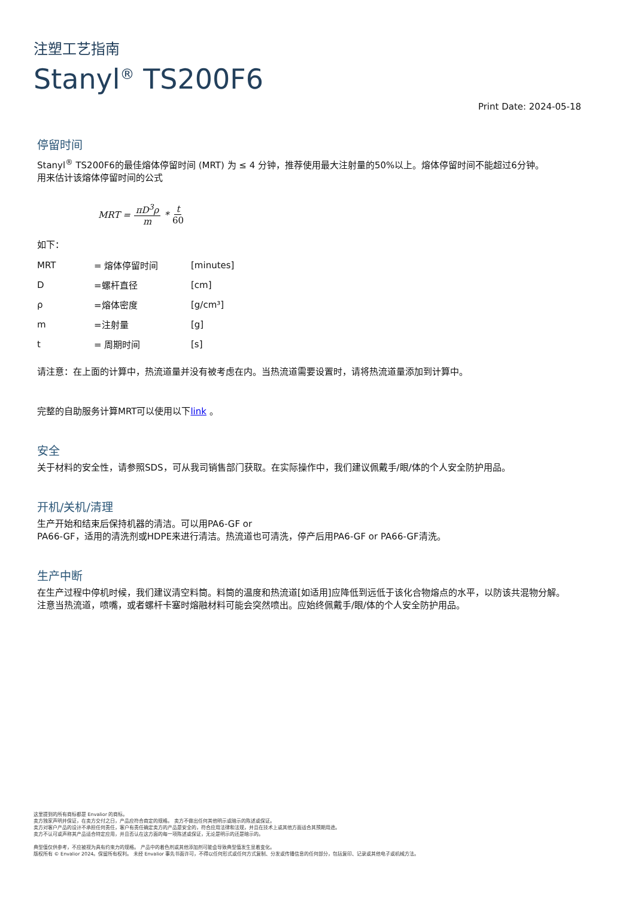注塑工艺指南
Stanyl<sup>®</sup> TS200F6
Print Date: 2024-05-18
停留时间
Stanyl<sup>®</sup> TS200F6的最佳熔体停留时间 (MRT) 为 ≤ 4 分钟，推荐使用最大注射量的50%以上。熔体停留时间不能超过6分钟。
用来估计该熔体停留时间的公式
MRT = πD<sup>3</sup>ρ m * t 60
如下：
| MRT | = 熔体停留时间 | [minutes] |
| D | =螺杆直径 | [cm] |
| ρ | =熔体密度 | [g/cm³] |
| m | =注射量 | [g] |
| t | = 周期时间 | [s] |
请注意：在上面的计算中，热流道量并没有被考虑在内。当热流道需要设置时，请将热流道量添加到计算中。
完整的自助服务计算MRT可以使用以下link 。
安全
关于材料的安全性，请参照SDS，可从我司销售部门获取。在实际操作中，我们建议佩戴手/眼/体的个人安全防护用品。
开机/关机/清理
生产开始和结束后保持机器的清洁。可以用PA6-GF or
PA66-GF，适用的清洗剂或HDPE来进行清洁。热流道也可清洗，停产后用PA6-GF or PA66-GF清洗。
生产中断
在生产过程中停机时候，我们建议清空料筒。料筒的温度和热流道[如适用]应降低到远低于该化合物熔点的水平，以防该共混物分解。
注意当热流道，喷嘴，或者螺杆卡塞时熔融材料可能会突然喷出。应始终佩戴手/眼/体的个人安全防护用品。
这里提到的所有商标都是 Envalior 的商标。
卖方独家声明并保证，在卖方交付之日，产品应符合商定的规格。 卖方不做出任何其他明示或暗示的陈述或保证。
卖方对客户产品的设计不承担任何责任，客户有责任确定卖方的产品是安全的，符合应用法律和法规，并且在技术上或其他方面适合其预期用途。
卖方不认可或声称其产品适合特定应用，并且否认在这方面的每一项陈述或保证，无论是明示的还是暗示的。
典型值仅供参考，不应被视为具有约束力的规格。 产品中的着色剂或其他添加剂可能会导致典型值发生显着变化。
版权所有 © Envalior 2024。保留所有权利。 未经 Envalior 事先书面许可，不得以任何形式或任何方式复制、分发或传播信息的任何部分，包括复印、记录或其他电子或机械方法。